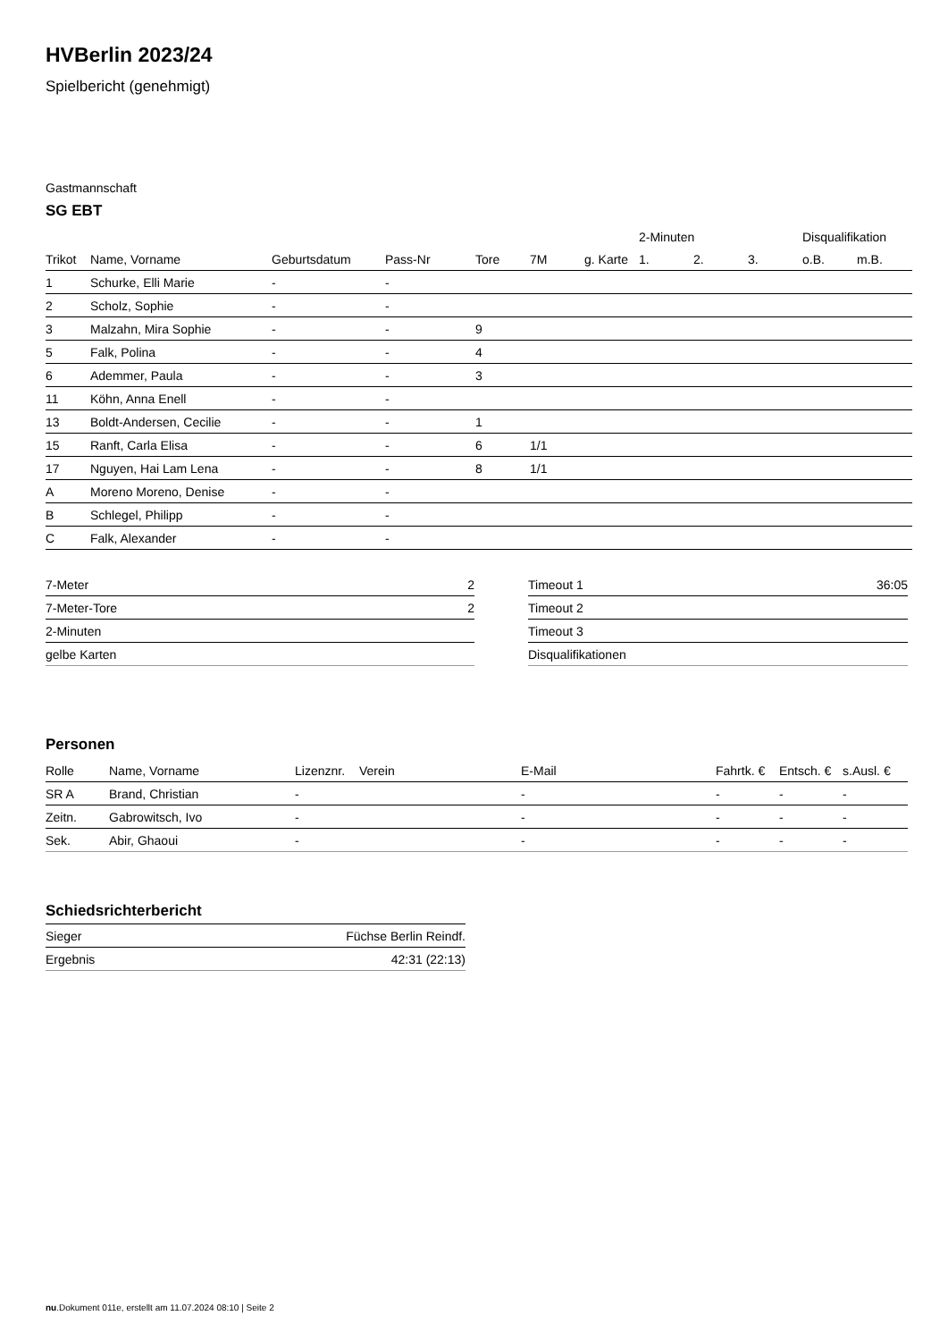HVBerlin 2023/24
Spielbericht (genehmigt)
Gastmannschaft
SG EBT
| | | | | | | | 2-Minuten | | | Disqualifikation | |
| --- | --- | --- | --- | --- | --- | --- | --- | --- | --- | --- | --- |
| Trikot | Name, Vorname | Geburtsdatum | Pass-Nr | Tore | 7M | g. Karte | 1. | 2. | 3. | o.B. | m.B. |
| 1 | Schurke, Elli Marie | - | - | | | | | | | | |
| 2 | Scholz, Sophie | - | - | | | | | | | | |
| 3 | Malzahn, Mira Sophie | - | - | 9 | | | | | | | |
| 5 | Falk, Polina | - | - | 4 | | | | | | | |
| 6 | Ademmer, Paula | - | - | 3 | | | | | | | |
| 11 | Köhn, Anna Enell | - | - | | | | | | | | |
| 13 | Boldt-Andersen, Cecilie | - | - | 1 | | | | | | | |
| 15 | Ranft, Carla Elisa | - | - | 6 | 1/1 | | | | | | |
| 17 | Nguyen, Hai Lam Lena | - | - | 8 | 1/1 | | | | | | |
| A | Moreno Moreno, Denise | - | - | | | | | | | | |
| B | Schlegel, Philipp | - | - | | | | | | | | |
| C | Falk, Alexander | - | - | | | | | | | | |
| 7-Meter | 2 |
| 7-Meter-Tore | 2 |
| 2-Minuten | |
| gelbe Karten | |
| Timeout 1 | 36:05 |
| Timeout 2 | |
| Timeout 3 | |
| Disqualifikationen | |
Personen
| Rolle | Name, Vorname | Lizenznr. | Verein | E-Mail | Fahrtk. € | Entsch. € | s.Ausl. € |
| --- | --- | --- | --- | --- | --- | --- | --- |
| SR A | Brand, Christian | - | | - | - | - | - |
| Zeitn. | Gabrowitsch, Ivo | - | | - | - | - | - |
| Sek. | Abir, Ghaoui | - | | - | - | - | - |
Schiedsrichterbericht
| Sieger | Füchse Berlin Reindf. |
| Ergebnis | 42:31 (22:13) |
nu.Dokument 011e, erstellt am 11.07.2024 08:10 | Seite 2